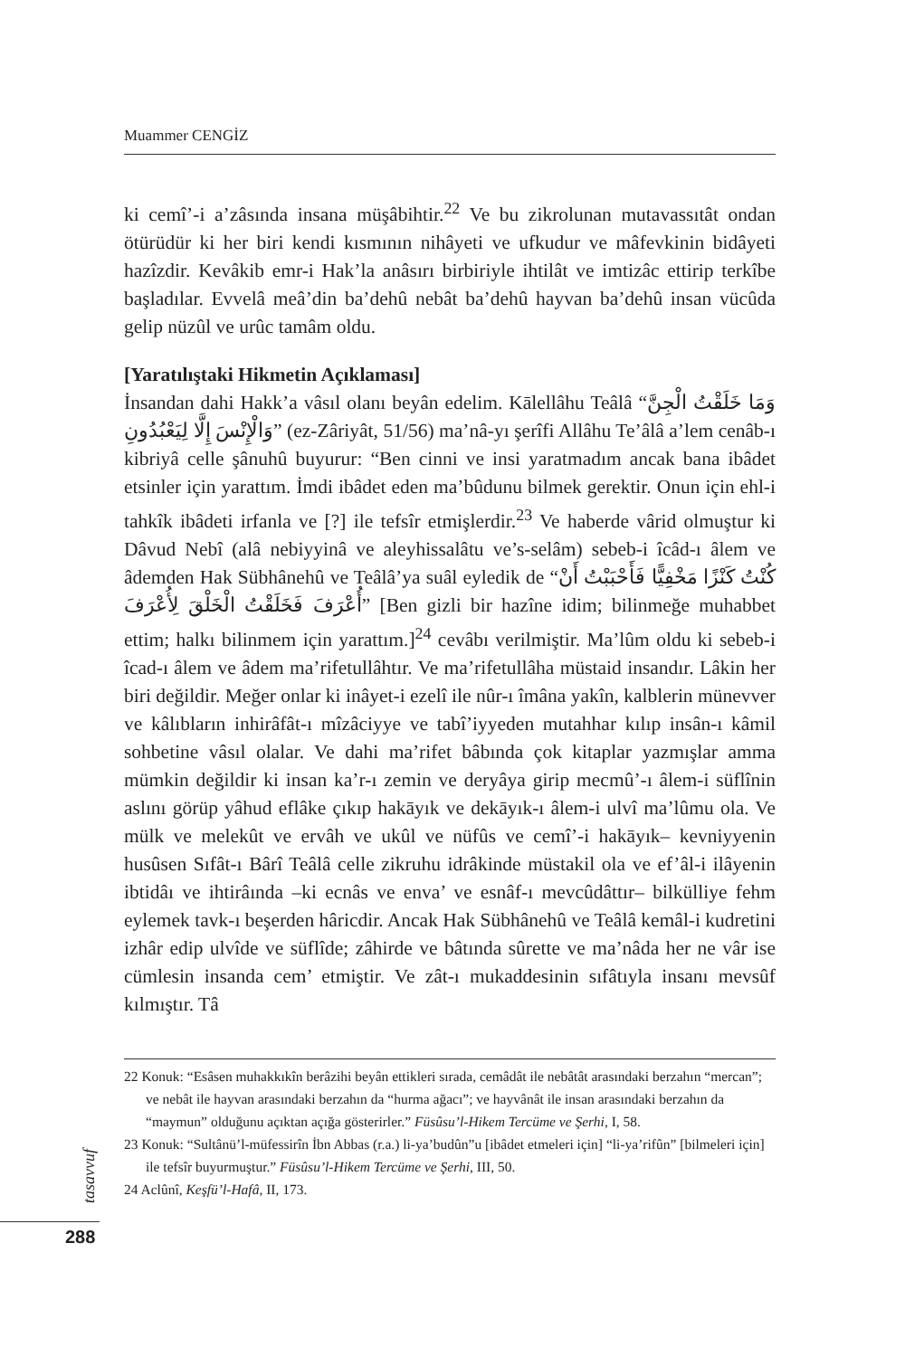Muammer CENGİZ
ki cemî’-i a’zâsında insana müşâbihtir.<sup>22</sup> Ve bu zikrolunan mutavassıtât ondan ötürüdür ki her biri kendi kısmının nihâyeti ve ufkudur ve mâfevkinin bidâyeti hazîzdir. Kevâkib emr-i Hak’la anâsırı birbiriyle ihtilât ve imtizâc ettirip terkîbe başladılar. Evvelâ meâ’din ba’dehû nebât ba’dehû hayvan ba’dehû insan vücûda gelip nüzûl ve urûc tamâm oldu.
[Yaratılıştaki Hikmetin Açıklaması]
İnsandan dahi Hakk’a vâsıl olanı beyân edelim. Kālellâhu Teâlâ “وَمَا خَلَقْتُ الْجِنَّ وَالْإِنْسَ إِلَّا لِيَعْبُدُونِ” (ez-Zâriyât, 51/56) ma’nâ-yı şerîfi Allâhu Te’âlâ a’lem cenâb-ı kibriyâ celle şânuhû buyurur: “Ben cinni ve insi yaratmadım ancak bana ibâdet etsinler için yarattım. İmdi ibâdet eden ma’bûdunu bilmek gerektir. Onun için ehl-i tahkîk ibâdeti irfanla ve [?] ile tefsîr etmişlerdir.<sup>23</sup> Ve haberde vârid olmuştur ki Dâvud Nebî (alâ nebiyyinâ ve aleyhissalâtu ve’s-selâm) sebeb-i îcâd-ı âlem ve âdemden Hak Sübhânehû ve Teâlâ’ya suâl eyledik de “كُنْتُ كَنْزًا مَخْفِيًّا فَأَحْبَبْتُ أَنْ أُعْرَفَ فَخَلَقْتُ الْخَلْقَ لِأُعْرَفَ” [Ben gizli bir hazîne idim; bilinmeğe muhabbet ettim; halkı bilinmem için yarattım.]<sup>24</sup> cevâbı verilmiştir. Ma’lûm oldu ki sebeb-i îcad-ı âlem ve âdem ma’rifetullâhtır. Ve ma’rifetullâha müstaid insandır. Lâkin her biri değildir. Meğer onlar ki inâyet-i ezelî ile nûr-ı îmâna yakîn, kalblerin münevver ve kâlıbların inhirâfât-ı mîzâciyye ve tabî’iyyeden mutahhar kılıp insân-ı kâmil sohbetine vâsıl olalar. Ve dahi ma’rifet bâbında çok kitaplar yazmışlar amma mümkin değildir ki insan ka’r-ı zemin ve deryâya girip mecmû’-ı âlem-i süflînin aslını görüp yâhud eflâke çıkıp hakāyık ve dekāyık-ı âlem-i ulvî ma’lûmu ola. Ve mülk ve melekût ve ervâh ve ukûl ve nüfûs ve cemî’-i hakāyık– kevniyyenin husûsen Sıfât-ı Bârî Teâlâ celle zikruhu idrâkinde müstakil ola ve ef’âl-i ilâyenin ibtidâı ve ihtirâında –ki ecnâs ve enva’ ve esnâf-ı mevcûdâttır– bilkülliye fehm eylemek tavk-ı beşerden hâricdir. Ancak Hak Sübhânehû ve Teâlâ kemâl-i kudretini izhâr edip ulvîde ve süflîde; zâhirde ve bâtında sûrette ve ma’nâda her ne vâr ise cümlesin insanda cem’ etmiştir. Ve zât-ı mukaddesinin sıfâtıyla insanı mevsûf kılmıştır. Tâ
22 Konuk: “Esâsen muhakkıkîn berâzihi beyân ettikleri sırada, cemâdât ile nebâtât arasındaki berzahın “mercan”; ve nebât ile hayvan arasındaki berzahın da “hurma ağacı”; ve hayvânât ile insan arasındaki berzahın da “maymun” olduğunu açıktan açığa gösterirler.” Füsûsu’l-Hikem Tercüme ve Şerhi, I, 58.
23 Konuk: “Sultânü’l-müfessirîn İbn Abbas (r.a.) li-ya’budûn”u [ibâdet etmeleri için] “li-ya’rifûn” [bilmeleri için] ile tefsîr buyurmuştur.” Füsûsu’l-Hikem Tercüme ve Şerhi, III, 50.
24 Aclûnî, Keşfü’l-Hafâ, II, 173.
tasavvuf
288